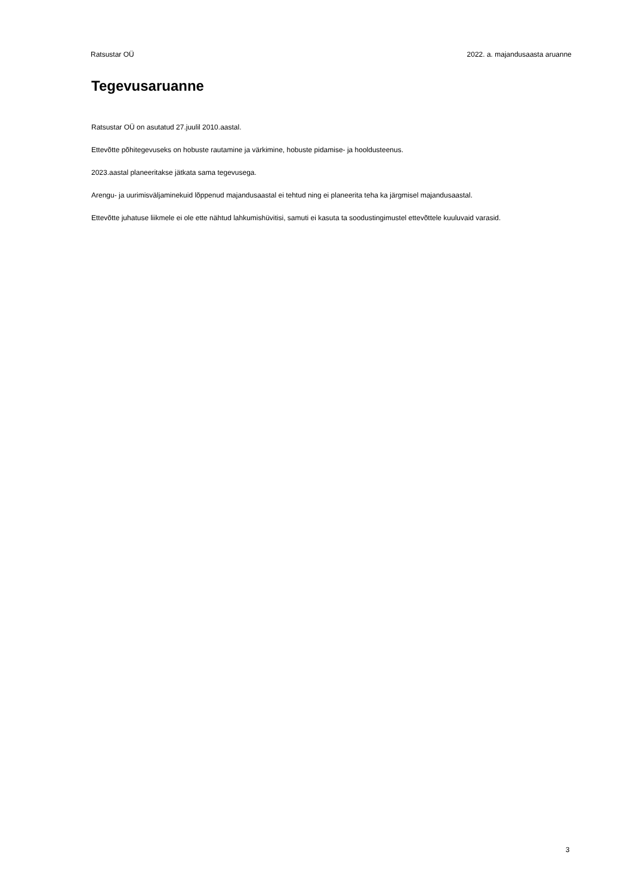Ratsustar OÜ 2022. a. majandusaasta aruanne
Tegevusaruanne
Ratsustar OÜ on asutatud 27.juulil 2010.aastal.
Ettevõtte põhitegevuseks on hobuste rautamine ja värkimine, hobuste pidamise- ja hooldusteenus.
2023.aastal planeeritakse jätkata sama tegevusega.
Arengu- ja uurimisväljaminekuid lõppenud majandusaastal ei tehtud ning ei planeerita teha ka järgmisel majandusaastal.
Ettevõtte juhatuse liikmele ei ole ette nähtud lahkumishüvitisi, samuti ei kasuta ta soodustingimustel ettevõttele kuuluvaid varasid.
3